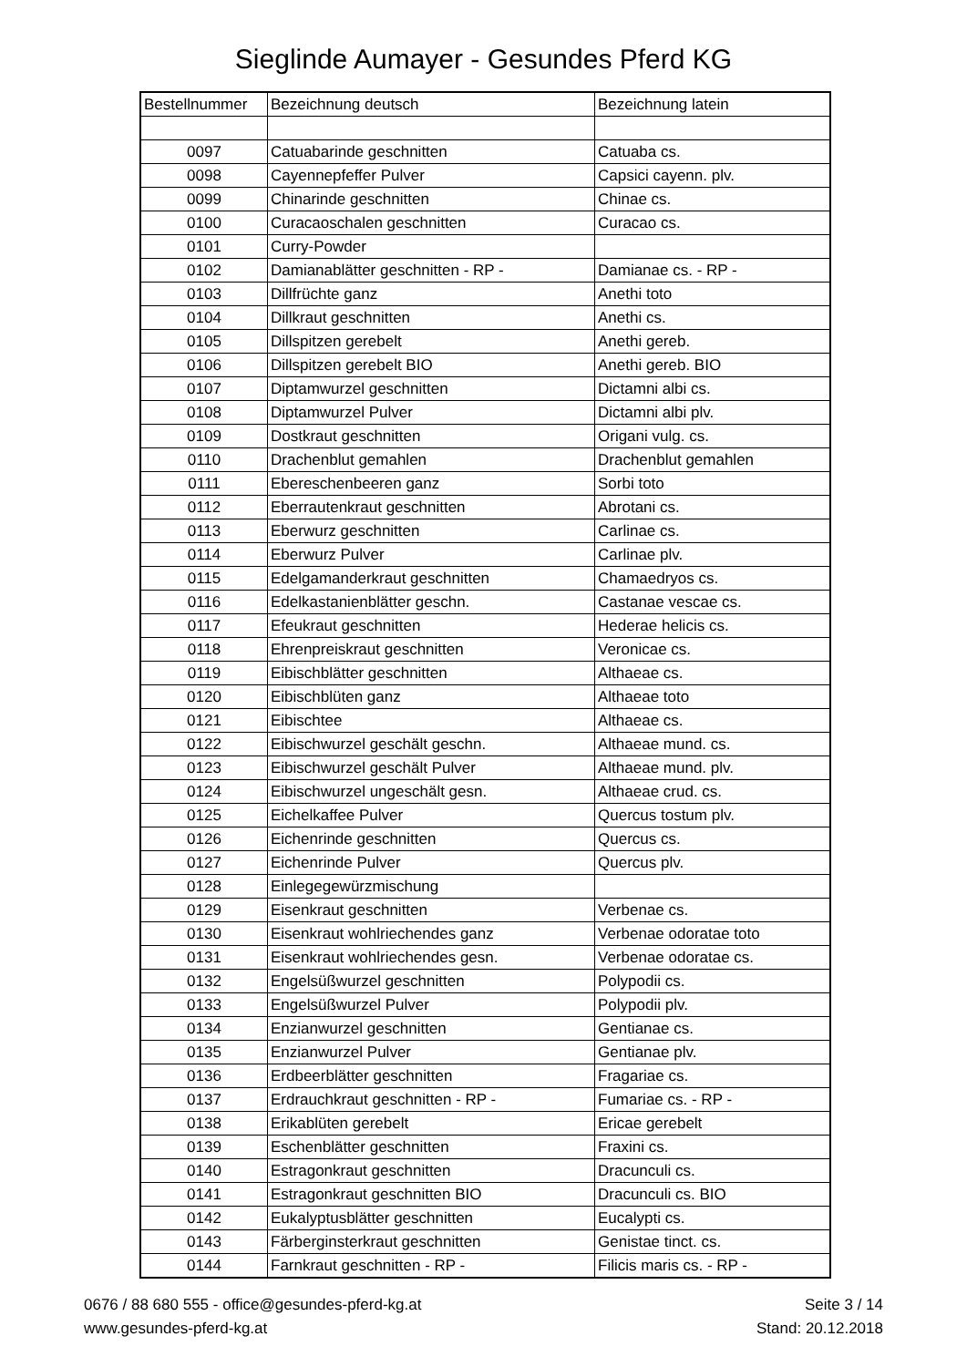Sieglinde Aumayer - Gesundes Pferd KG
| Bestellnummer | Bezeichnung deutsch | Bezeichnung latein |
| --- | --- | --- |
| 0097 | Catuabarinde geschnitten | Catuaba cs. |
| 0098 | Cayennepfeffer Pulver | Capsici cayenn. plv. |
| 0099 | Chinarinde geschnitten | Chinae cs. |
| 0100 | Curacaoschalen geschnitten | Curacao cs. |
| 0101 | Curry-Powder | |
| 0102 | Damianablätter geschnitten - RP - | Damianae cs. - RP - |
| 0103 | Dillfrüchte ganz | Anethi toto |
| 0104 | Dillkraut geschnitten | Anethi cs. |
| 0105 | Dillspitzen gerebelt | Anethi gereb. |
| 0106 | Dillspitzen gerebelt BIO | Anethi gereb. BIO |
| 0107 | Diptamwurzel geschnitten | Dictamni albi cs. |
| 0108 | Diptamwurzel Pulver | Dictamni albi plv. |
| 0109 | Dostkraut geschnitten | Origani vulg. cs. |
| 0110 | Drachenblut gemahlen | Drachenblut gemahlen |
| 0111 | Ebereschenbeeren ganz | Sorbi toto |
| 0112 | Eberrautenkraut geschnitten | Abrotani cs. |
| 0113 | Eberwurz geschnitten | Carlinae cs. |
| 0114 | Eberwurz Pulver | Carlinae plv. |
| 0115 | Edelgamanderkraut geschnitten | Chamaedryos cs. |
| 0116 | Edelkastanienblätter geschn. | Castanae vescae cs. |
| 0117 | Efeukraut geschnitten | Hederae helicis cs. |
| 0118 | Ehrenpreiskraut geschnitten | Veronicae cs. |
| 0119 | Eibischblätter geschnitten | Althaeae cs. |
| 0120 | Eibischblüten ganz | Althaeae toto |
| 0121 | Eibischtee | Althaeae cs. |
| 0122 | Eibischwurzel geschält geschn. | Althaeae mund. cs. |
| 0123 | Eibischwurzel geschält Pulver | Althaeae mund. plv. |
| 0124 | Eibischwurzel ungeschält gesn. | Althaeae crud. cs. |
| 0125 | Eichelkaffee Pulver | Quercus tostum plv. |
| 0126 | Eichenrinde geschnitten | Quercus cs. |
| 0127 | Eichenrinde Pulver | Quercus plv. |
| 0128 | Einlegegewürzmischung | |
| 0129 | Eisenkraut geschnitten | Verbenae cs. |
| 0130 | Eisenkraut wohlriechendes ganz | Verbenae odoratae toto |
| 0131 | Eisenkraut wohlriechendes gesn. | Verbenae odoratae cs. |
| 0132 | Engelsüßwurzel geschnitten | Polypodii cs. |
| 0133 | Engelsüßwurzel Pulver | Polypodii plv. |
| 0134 | Enzianwurzel geschnitten | Gentianae cs. |
| 0135 | Enzianwurzel Pulver | Gentianae plv. |
| 0136 | Erdbeerblätter geschnitten | Fragariae cs. |
| 0137 | Erdrauchkraut geschnitten - RP - | Fumariae cs. - RP - |
| 0138 | Erikablüten gerebelt | Ericae gerebelt |
| 0139 | Eschenblätter geschnitten | Fraxini cs. |
| 0140 | Estragonkraut geschnitten | Dracunculi cs. |
| 0141 | Estragonkraut geschnitten BIO | Dracunculi cs. BIO |
| 0142 | Eukalyptusblätter geschnitten | Eucalypti cs. |
| 0143 | Färberginsterkraut geschnitten | Genistae tinct. cs. |
| 0144 | Farnkraut geschnitten - RP - | Filicis maris cs. - RP - |
0676 / 88 680 555 - office@gesundes-pferd-kg.at
www.gesundes-pferd-kg.at
Seite 3 / 14
Stand: 20.12.2018